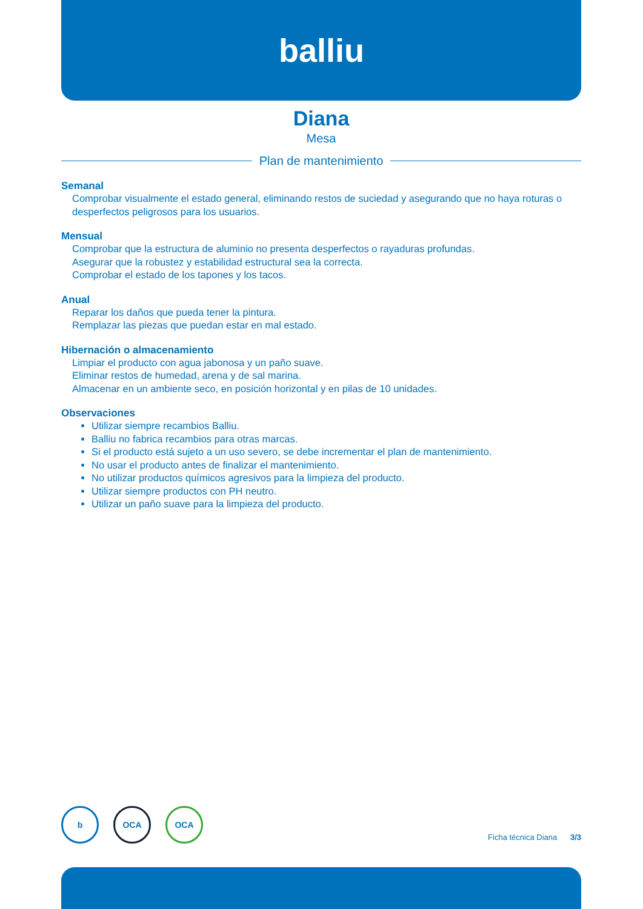balliu
Diana
Mesa
Plan de mantenimiento
Semanal
Comprobar visualmente el estado general, eliminando restos de suciedad y asegurando que no haya roturas o desperfectos peligrosos para los usuarios.
Mensual
Comprobar que la estructura de aluminio no presenta desperfectos o rayaduras profundas.
Asegurar que la robustez y estabilidad estructural sea la correcta.
Comprobar el estado de los tapones y los tacos.
Anual
Reparar los daños que pueda tener la pintura.
Remplazar las piezas que puedan estar en mal estado.
Hibernación o almacenamiento
Limpiar el producto con agua jabonosa y un paño suave.
Eliminar restos de humedad, arena y de sal marina.
Almacenar en un ambiente seco, en posición horizontal y en pilas de 10 unidades.
Observaciones
Utilizar siempre recambios Balliu.
Balliu no fabrica recambios para otras marcas.
Si el producto está sujeto a un uso severo, se debe incrementar el plan de mantenimiento.
No usar el producto antes de finalizar el mantenimiento.
No utilizar productos químicos agresivos para la limpieza del producto.
Utilizar siempre productos con PH neutro.
Utilizar un paño suave para la limpieza del producto.
b OCA OCA
Ficha técnica Diana 3/3